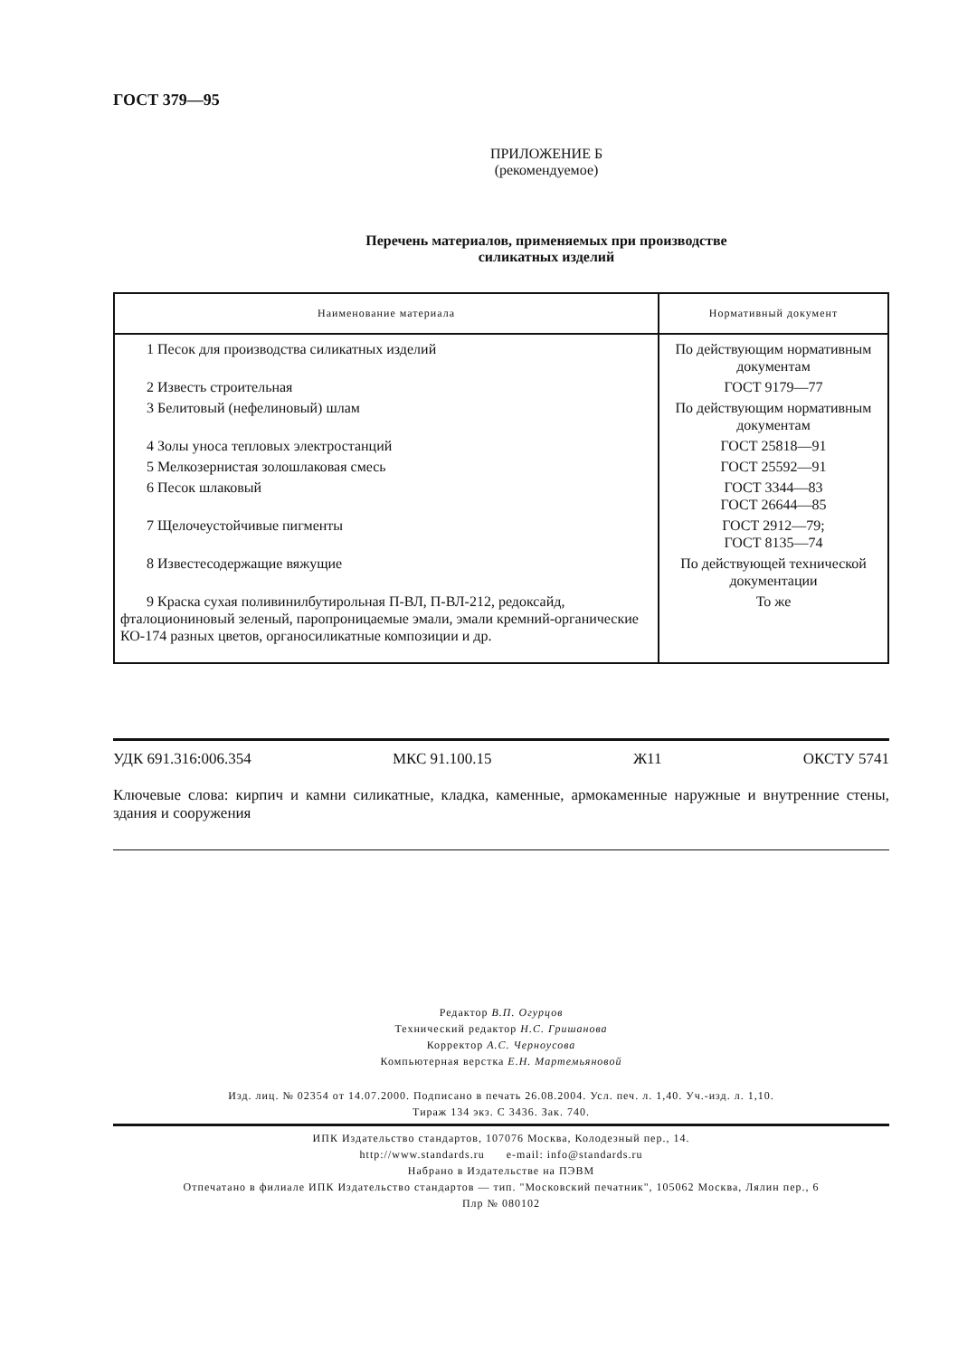ГОСТ 379—95
ПРИЛОЖЕНИЕ Б
(рекомендуемое)
Перечень материалов, применяемых при производстве
силикатных изделий
| Наименование материала | Нормативный документ |
| --- | --- |
| 1 Песок для производства силикатных изделий | По действующим нормативным документам |
| 2 Известь строительная | ГОСТ 9179—77 |
| 3 Белитовый (нефелиновый) шлам | По действующим нормативным документам |
| 4 Золы уноса тепловых электростанций | ГОСТ 25818—91 |
| 5 Мелкозернистая золошлаковая смесь | ГОСТ 25592—91 |
| 6 Песок шлаковый | ГОСТ 3344—83 ГОСТ 26644—85 |
| 7 Щелочеустойчивые пигменты | ГОСТ 2912—79; ГОСТ 8135—74 |
| 8 Известесодержащие вяжущие | По действующей технической документации |
| 9 Краска сухая поливинилбутирольная П-ВЛ, П-ВЛ-212, редоксайд, фталоционинoвый зеленый, паропроницаемые эмали, эмали кремний-органические КО-174 разных цветов, органосиликатные композиции и др. | То же |
УДК 691.316:006.354 МКС 91.100.15 Ж11 ОКСТУ 5741
Ключевые слова: кирпич и камни силикатные, кладка, каменные, армокаменные наружные и внутренние стены, здания и сооружения
Редактор В.П. Огурцов
Технический редактор Н.С. Гришанова
Корректор А.С. Черноусова
Компьютерная верстка Е.Н. Мартемьяновой
Изд. лиц. № 02354 от 14.07.2000. Подписано в печать 26.08.2004. Усл. печ. л. 1,40. Уч.-изд. л. 1,10.
Тираж 134 экз. С 3436. Зак. 740.
ИПК Издательство стандартов, 107076 Москва, Колодезный пер., 14.
http://www.standards.ru e-mail: info@standards.ru
Набрано в Издательстве на ПЭВМ
Отпечатано в филиале ИПК Издательство стандартов — тип. "Московский печатник", 105062 Москва, Лялин пер., 6
Плр № 080102